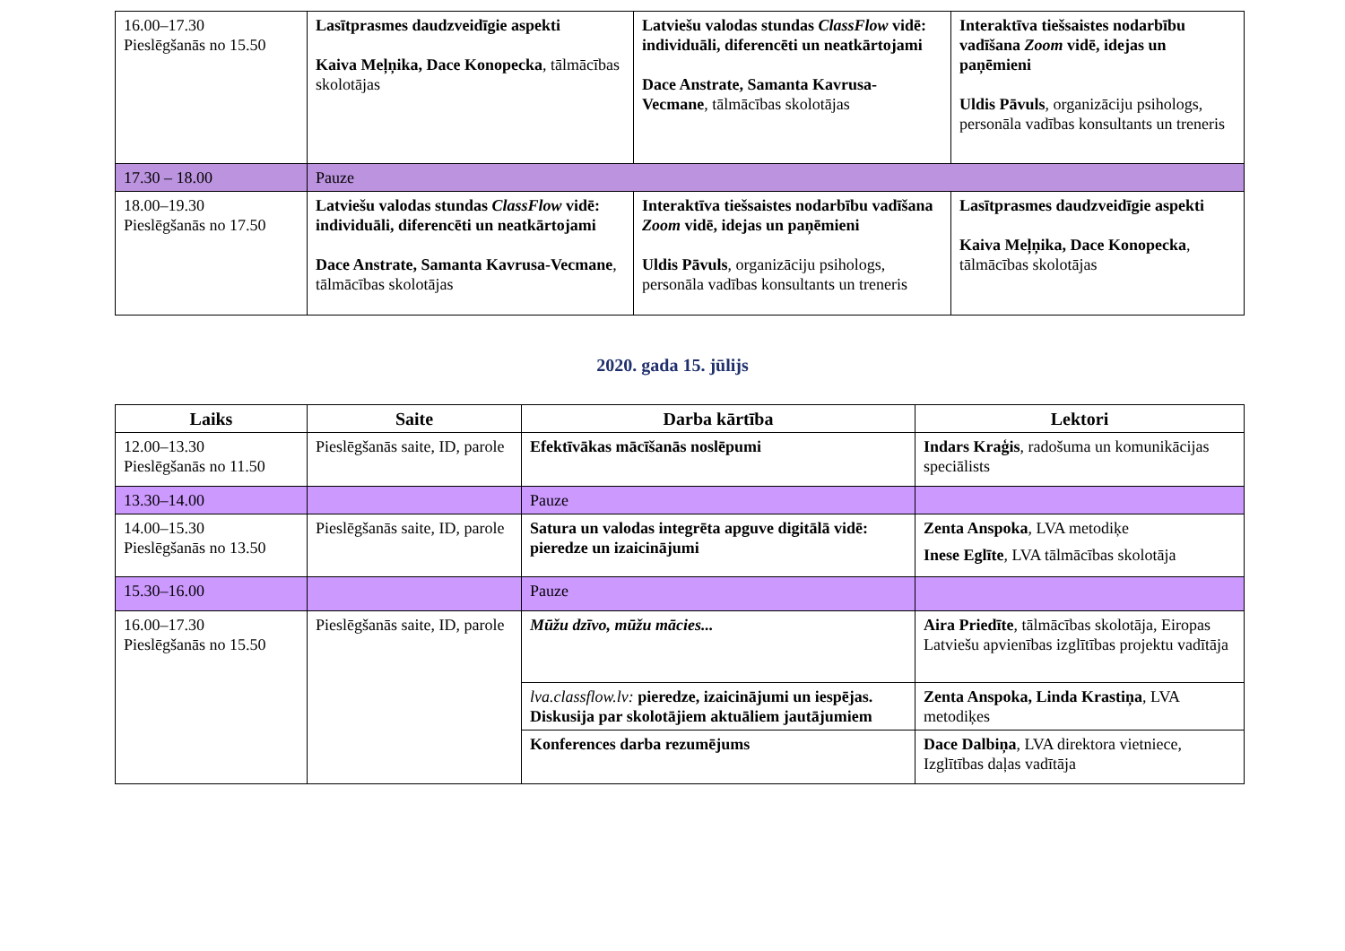| 16.00–17.30 Pieslēgšanās no 15.50 | Lasītprasmes daudzveidīgie aspekti Kaiva Meļņika, Dace Konopecka , tālmācības skolotājas | Latviešu valodas stundas ClassFlow vidē: individuāli, diferencēti un neatkārtojami Dace Anstrate, Samanta Kavrusa-Vecmane , tālmācības skolotājas | Interaktīva tiešsaistes nodarbību vadīšana Zoom vidē, idejas un paņēmieni Uldis Pāvuls , organizāciju psihologs, personāla vadības konsultants un treneris |
| 17.30 – 18.00 | Pauze | | |
| 18.00–19.30 Pieslēgšanās no 17.50 | Latviešu valodas stundas ClassFlow vidē: individuāli, diferencēti un neatkārtojami Dace Anstrate, Samanta Kavrusa-Vecmane , tālmācības skolotājas | Interaktīva tiešsaistes nodarbību vadīšana Zoom vidē, idejas un paņēmieni Uldis Pāvuls , organizāciju psihologs, personāla vadības konsultants un treneris | Lasītprasmes daudzveidīgie aspekti Kaiva Meļņika, Dace Konopecka , tālmācības skolotājas |
2020. gada 15. jūlijs
| Laiks | Saite | Darba kārtība | Lektori |
| --- | --- | --- | --- |
| 12.00–13.30 Pieslēgšanās no 11.50 | Pieslēgšanās saite, ID, parole | Efektīvākas mācīšanās noslēpumi | Indars Kraģis , radošuma un komunikācijas speciālists |
| 13.30–14.00 | | Pauze | |
| 14.00–15.30 Pieslēgšanās no 13.50 | Pieslēgšanās saite, ID, parole | Satura un valodas integrēta apguve digitālā vidē: pieredze un izaicinājumi | Zenta Anspoka , LVA metodiķe Inese Eglīte , LVA tālmācības skolotāja |
| 15.30–16.00 | | Pauze | |
| 16.00–17.30 Pieslēgšanās no 15.50 | Pieslēgšanās saite, ID, parole | Mūžu dzīvo, mūžu mācies... | Aira Priedīte , tālmācības skolotāja, Eiropas Latviešu apvienības izglītības projektu vadītāja |
| | | lva.classflow.lv: pieredze, izaicinājumi un iespējas. Diskusija par skolotājiem aktuāliem jautājumiem | Zenta Anspoka, Linda Krastiņa , LVA metodiķes |
| | | Konferences darba rezumējums | Dace Dalbiņa , LVA direktora vietniece, Izglītības daļas vadītāja |